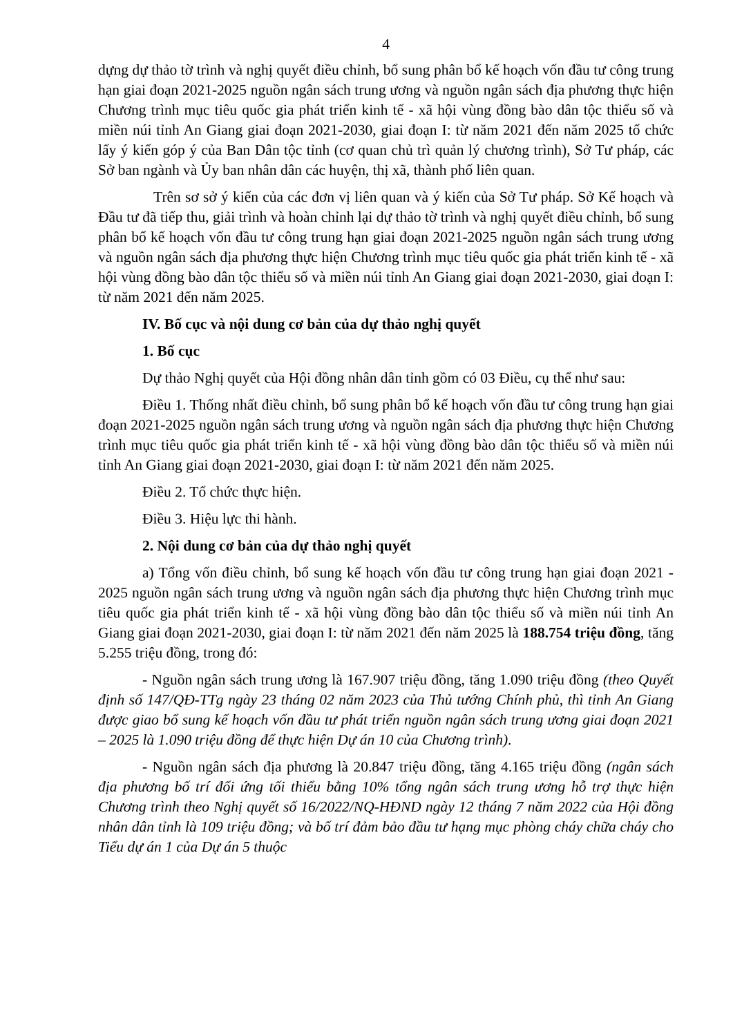4
dựng dự thảo tờ trình và nghị quyết điều chỉnh, bổ sung phân bổ kế hoạch vốn đầu tư công trung hạn giai đoạn 2021-2025 nguồn ngân sách trung ương và nguồn ngân sách địa phương thực hiện Chương trình mục tiêu quốc gia phát triển kinh tế - xã hội vùng đồng bào dân tộc thiểu số và miền núi tỉnh An Giang giai đoạn 2021-2030, giai đoạn I: từ năm 2021 đến năm 2025 tổ chức lấy ý kiến góp ý của Ban Dân tộc tỉnh (cơ quan chủ trì quản lý chương trình), Sở Tư pháp, các Sở ban ngành và Ủy ban nhân dân các huyện, thị xã, thành phố liên quan.
Trên sơ sở ý kiến của các đơn vị liên quan và ý kiến của Sở Tư pháp. Sở Kế hoạch và Đầu tư đã tiếp thu, giải trình và hoàn chỉnh lại dự thảo tờ trình và nghị quyết điều chỉnh, bổ sung phân bổ kế hoạch vốn đầu tư công trung hạn giai đoạn 2021-2025 nguồn ngân sách trung ương và nguồn ngân sách địa phương thực hiện Chương trình mục tiêu quốc gia phát triển kinh tế - xã hội vùng đồng bào dân tộc thiểu số và miền núi tỉnh An Giang giai đoạn 2021-2030, giai đoạn I: từ năm 2021 đến năm 2025.
IV. Bố cục và nội dung cơ bản của dự thảo nghị quyết
1. Bố cục
Dự thảo Nghị quyết của Hội đồng nhân dân tỉnh gồm có 03 Điều, cụ thể như sau:
Điều 1. Thống nhất điều chỉnh, bổ sung phân bổ kế hoạch vốn đầu tư công trung hạn giai đoạn 2021-2025 nguồn ngân sách trung ương và nguồn ngân sách địa phương thực hiện Chương trình mục tiêu quốc gia phát triển kinh tế - xã hội vùng đồng bào dân tộc thiểu số và miền núi tỉnh An Giang giai đoạn 2021-2030, giai đoạn I: từ năm 2021 đến năm 2025.
Điều 2. Tổ chức thực hiện.
Điều 3. Hiệu lực thi hành.
2. Nội dung cơ bản của dự thảo nghị quyết
a) Tổng vốn điều chỉnh, bổ sung kế hoạch vốn đầu tư công trung hạn giai đoạn 2021 - 2025 nguồn ngân sách trung ương và nguồn ngân sách địa phương thực hiện Chương trình mục tiêu quốc gia phát triển kinh tế - xã hội vùng đồng bào dân tộc thiểu số và miền núi tỉnh An Giang giai đoạn 2021-2030, giai đoạn I: từ năm 2021 đến năm 2025 là 188.754 triệu đồng, tăng 5.255 triệu đồng, trong đó:
- Nguồn ngân sách trung ương là 167.907 triệu đồng, tăng 1.090 triệu đồng (theo Quyết định số 147/QĐ-TTg ngày 23 tháng 02 năm 2023 của Thủ tướng Chính phủ, thì tỉnh An Giang được giao bổ sung kế hoạch vốn đầu tư phát triển nguồn ngân sách trung ương giai đoạn 2021 – 2025 là 1.090 triệu đồng để thực hiện Dự án 10 của Chương trình).
- Nguồn ngân sách địa phương là 20.847 triệu đồng, tăng 4.165 triệu đồng (ngân sách địa phương bố trí đối ứng tối thiểu bằng 10% tổng ngân sách trung ương hỗ trợ thực hiện Chương trình theo Nghị quyết số 16/2022/NQ-HĐND ngày 12 tháng 7 năm 2022 của Hội đồng nhân dân tỉnh là 109 triệu đồng; và bố trí đảm bảo đầu tư hạng mục phòng cháy chữa cháy cho Tiểu dự án 1 của Dự án 5 thuộc